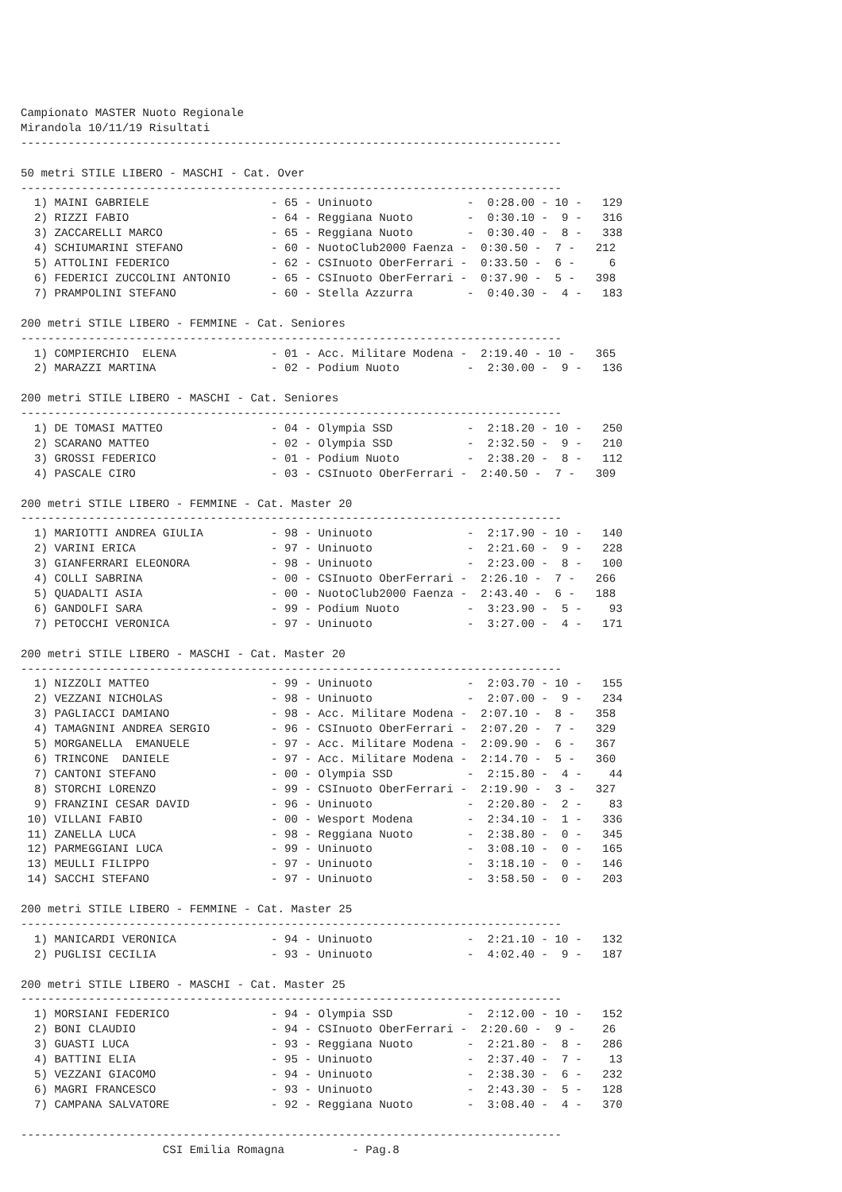Campionato MASTER Nuoto Regionale
Mirandola 10/11/19 Risultati
--------------------------------------------------------------------------------

50 metri STILE LIBERO - MASCHI - Cat. Over
--------------------------------------------------------------------------------
  1) MAINI GABRIELE                  - 65 - Uninuoto              -  0:28.00 - 10 -   129
  2) RIZZI FABIO                     - 64 - Reggiana Nuoto        -  0:30.10 -  9 -   316
  3) ZACCARELLI MARCO                - 65 - Reggiana Nuoto        -  0:30.40 -  8 -   338
  4) SCHIUMARINI STEFANO             - 60 - NuotoClub2000 Faenza -  0:30.50 -  7 -   212
  5) ATTOLINI FEDERICO               - 62 - CSInuoto OberFerrari -  0:33.50 -  6 -     6
  6) FEDERICI ZUCCOLINI ANTONIO      - 65 - CSInuoto OberFerrari -  0:37.90 -  5 -   398
  7) PRAMPOLINI STEFANO              - 60 - Stella Azzurra        -  0:40.30 -  4 -   183

200 metri STILE LIBERO - FEMMINE - Cat. Seniores
--------------------------------------------------------------------------------
  1) COMPIERCHIO  ELENA              - 01 - Acc. Militare Modena -  2:19.40 - 10 -   365
  2) MARAZZI MARTINA                 - 02 - Podium Nuoto          -  2:30.00 -  9 -   136

200 metri STILE LIBERO - MASCHI - Cat. Seniores
--------------------------------------------------------------------------------
  1) DE TOMASI MATTEO                - 04 - Olympia SSD           -  2:18.20 - 10 -   250
  2) SCARANO MATTEO                  - 02 - Olympia SSD           -  2:32.50 -  9 -   210
  3) GROSSI FEDERICO                 - 01 - Podium Nuoto          -  2:38.20 -  8 -   112
  4) PASCALE CIRO                    - 03 - CSInuoto OberFerrari -  2:40.50 -  7 -   309

200 metri STILE LIBERO - FEMMINE - Cat. Master 20
--------------------------------------------------------------------------------
  1) MARIOTTI ANDREA GIULIA          - 98 - Uninuoto              -  2:17.90 - 10 -   140
  2) VARINI ERICA                    - 97 - Uninuoto              -  2:21.60 -  9 -   228
  3) GIANFERRARI ELEONORA            - 98 - Uninuoto              -  2:23.00 -  8 -   100
  4) COLLI SABRINA                   - 00 - CSInuoto OberFerrari -  2:26.10 -  7 -   266
  5) QUADALTI ASIA                   - 00 - NuotoClub2000 Faenza -  2:43.40 -  6 -   188
  6) GANDOLFI SARA                   - 99 - Podium Nuoto          -  3:23.90 -  5 -    93
  7) PETOCCHI VERONICA               - 97 - Uninuoto              -  3:27.00 -  4 -   171

200 metri STILE LIBERO - MASCHI - Cat. Master 20
--------------------------------------------------------------------------------
  1) NIZZOLI MATTEO                  - 99 - Uninuoto              -  2:03.70 - 10 -   155
  2) VEZZANI NICHOLAS                - 98 - Uninuoto              -  2:07.00 -  9 -   234
  3) PAGLIACCI DAMIANO               - 98 - Acc. Militare Modena -  2:07.10 -  8 -   358
  4) TAMAGNINI ANDREA SERGIO         - 96 - CSInuoto OberFerrari -  2:07.20 -  7 -   329
  5) MORGANELLA  EMANUELE            - 97 - Acc. Militare Modena -  2:09.90 -  6 -   367
  6) TRINCONE  DANIELE               - 97 - Acc. Militare Modena -  2:14.70 -  5 -   360
  7) CANTONI STEFANO                 - 00 - Olympia SSD           -  2:15.80 -  4 -    44
  8) STORCHI LORENZO                 - 99 - CSInuoto OberFerrari -  2:19.90 -  3 -   327
  9) FRANZINI CESAR DAVID            - 96 - Uninuoto              -  2:20.80 -  2 -    83
 10) VILLANI FABIO                   - 00 - Wesport Modena        -  2:34.10 -  1 -   336
 11) ZANELLA LUCA                    - 98 - Reggiana Nuoto        -  2:38.80 -  0 -   345
 12) PARMEGGIANI LUCA                - 99 - Uninuoto              -  3:08.10 -  0 -   165
 13) MEULLI FILIPPO                  - 97 - Uninuoto              -  3:18.10 -  0 -   146
 14) SACCHI STEFANO                  - 97 - Uninuoto              -  3:58.50 -  0 -   203

200 metri STILE LIBERO - FEMMINE - Cat. Master 25
--------------------------------------------------------------------------------
  1) MANICARDI VERONICA              - 94 - Uninuoto              -  2:21.10 - 10 -   132
  2) PUGLISI CECILIA                 - 93 - Uninuoto              -  4:02.40 -  9 -   187

200 metri STILE LIBERO - MASCHI - Cat. Master 25
--------------------------------------------------------------------------------
  1) MORSIANI FEDERICO               - 94 - Olympia SSD           -  2:12.00 - 10 -   152
  2) BONI CLAUDIO                    - 94 - CSInuoto OberFerrari -  2:20.60 -  9 -    26
  3) GUASTI LUCA                     - 93 - Reggiana Nuoto        -  2:21.80 -  8 -   286
  4) BATTINI ELIA                    - 95 - Uninuoto              -  2:37.40 -  7 -    13
  5) VEZZANI GIACOMO                 - 94 - Uninuoto              -  2:38.30 -  6 -   232
  6) MAGRI FRANCESCO                 - 93 - Uninuoto              -  2:43.30 -  5 -   128
  7) CAMPANA SALVATORE               - 92 - Reggiana Nuoto        -  3:08.40 -  4 -   370

--------------------------------------------------------------------------------
                     CSI Emilia Romagna          - Pag.8